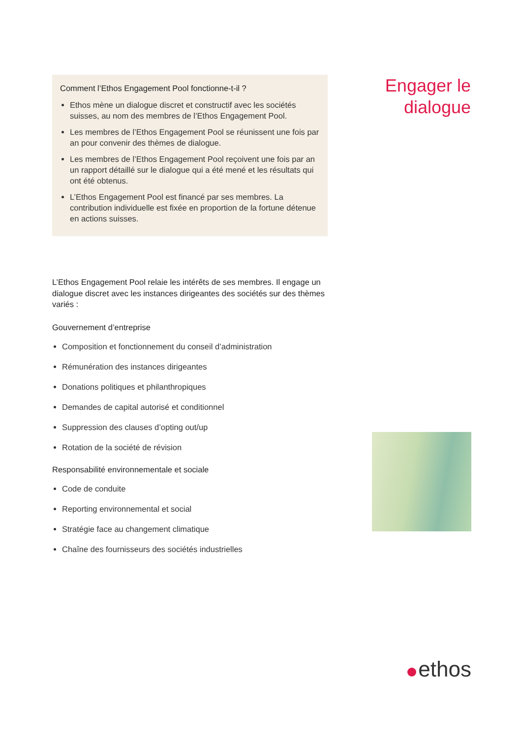Engager le
dialogue
Comment l’Ethos Engagement Pool fonctionne-t-il ?
Ethos mène un dialogue discret et constructif avec les sociétés suisses, au nom des membres de l’Ethos Engagement Pool.
Les membres de l’Ethos Engagement Pool se réunissent une fois par an pour convenir des thèmes de dialogue.
Les membres de l’Ethos Engagement Pool reçoivent une fois par an un rapport détaillé sur le dialogue qui a été mené et les résultats qui ont été obtenus.
L’Ethos Engagement Pool est financé par ses membres. La contribution individuelle est fixée en proportion de la fortune détenue en actions suisses.
L’Ethos Engagement Pool relaie les intérêts de ses membres. Il engage un dialogue discret avec les instances dirigeantes des sociétés sur des thèmes variés :
Gouvernement d’entreprise
Composition et fonctionnement du conseil d’administration
Rémunération des instances dirigeantes
Donations politiques et philanthropiques
Demandes de capital autorisé et conditionnel
Suppression des clauses d’opting out/up
Rotation de la société de révision
Responsabilité environnementale et sociale
Code de conduite
Reporting environnemental et social
Stratégie face au changement climatique
Chaîne des fournisseurs des sociétés industrielles
ethos